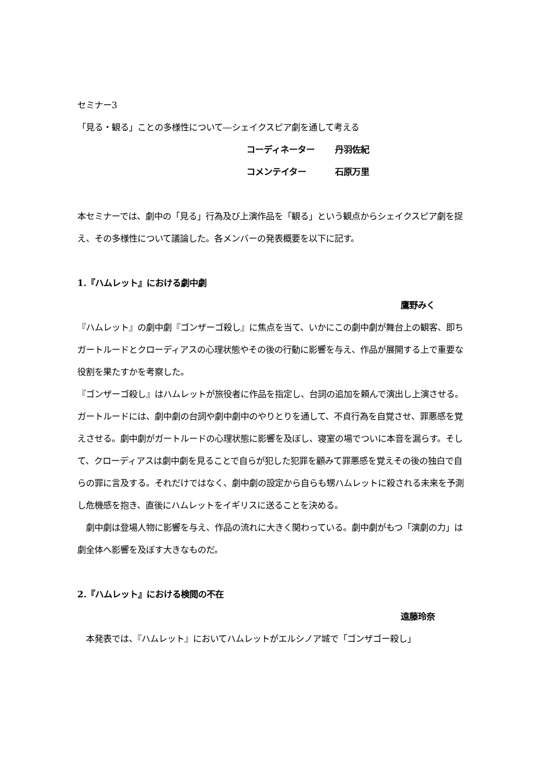セミナー3
「見る・観る」ことの多様性について―シェイクスピア劇を通して考える
コーディネーター 丹羽佐紀
コメンテイター 石原万里
本セミナーでは、劇中の「見る」行為及び上演作品を「観る」という観点からシェイクスピア劇を捉え、その多様性について議論した。各メンバーの発表概要を以下に記す。
1.『ハムレット』における劇中劇
鷹野みく
『ハムレット』の劇中劇『ゴンザーゴ殺し』に焦点を当て、いかにこの劇中劇が舞台上の観客、即ちガートルードとクローディアスの心理状態やその後の行動に影響を与え、作品が展開する上で重要な役割を果たすかを考察した。
『ゴンザーゴ殺し』はハムレットが旅役者に作品を指定し、台詞の追加を頼んで演出し上演させる。ガートルードには、劇中劇の台詞や劇中劇中のやりとりを通して、不貞行為を自覚させ、罪悪感を覚えさせる。劇中劇がガートルードの心理状態に影響を及ぼし、寝室の場でついに本音を漏らす。そして、クローディアスは劇中劇を見ることで自らが犯した犯罪を顧みて罪悪感を覚えその後の独白で自らの罪に言及する。それだけではなく、劇中劇の設定から自らも甥ハムレットに殺される未来を予測し危機感を抱き、直後にハムレットをイギリスに送ることを決める。
　劇中劇は登場人物に影響を与え、作品の流れに大きく関わっている。劇中劇がもつ「演劇の力」は劇全体へ影響を及ぼす大きなものだ。
2.『ハムレット』における検閲の不在
遠藤玲奈
　本発表では、『ハムレット』においてハムレットがエルシノア城で「ゴンザゴー殺し」